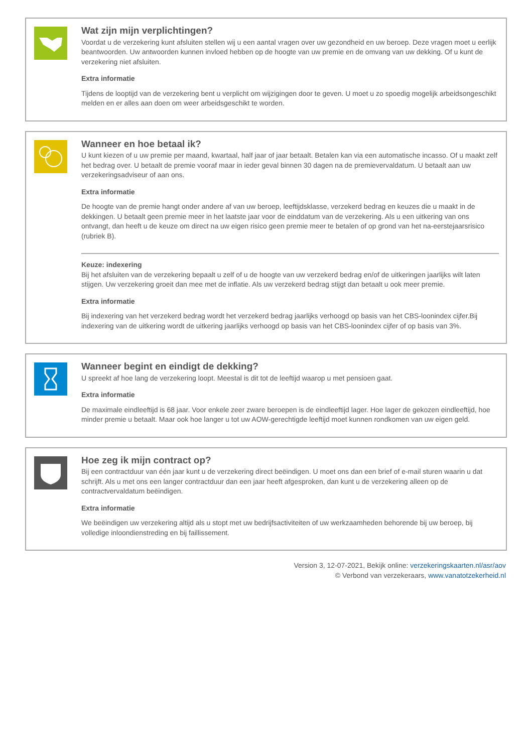Wat zijn mijn verplichtingen?
Voordat u de verzekering kunt afsluiten stellen wij u een aantal vragen over uw gezondheid en uw beroep. Deze vragen moet u eerlijk beantwoorden. Uw antwoorden kunnen invloed hebben op de hoogte van uw premie en de omvang van uw dekking. Of u kunt de verzekering niet afsluiten.
Extra informatie
Tijdens de looptijd van de verzekering bent u verplicht om wijzigingen door te geven. U moet u zo spoedig mogelijk arbeidsongeschikt melden en er alles aan doen om weer arbeidsgeschikt te worden.
Wanneer en hoe betaal ik?
U kunt kiezen of u uw premie per maand, kwartaal, half jaar of jaar betaalt. Betalen kan via een automatische incasso. Of u maakt zelf het bedrag over. U betaalt de premie vooraf maar in ieder geval binnen 30 dagen na de premievervaldatum. U betaalt aan uw verzekeringsadviseur of aan ons.
Extra informatie
De hoogte van de premie hangt onder andere af van uw beroep, leeftijdsklasse, verzekerd bedrag en keuzes die u maakt in de dekkingen. U betaalt geen premie meer in het laatste jaar voor de einddatum van de verzekering. Als u een uitkering van ons ontvangt, dan heeft u de keuze om direct na uw eigen risico geen premie meer te betalen of op grond van het na-eerstejaarsrisico (rubriek B).
Keuze: indexering
Bij het afsluiten van de verzekering bepaalt u zelf of u de hoogte van uw verzekerd bedrag en/of de uitkeringen jaarlijks wilt laten stijgen. Uw verzekering groeit dan mee met de inflatie. Als uw verzekerd bedrag stijgt dan betaalt u ook meer premie.
Extra informatie
Bij indexering van het verzekerd bedrag wordt het verzekerd bedrag jaarlijks verhoogd op basis van het CBS-loonindex cijfer.Bij indexering van de uitkering wordt de uitkering jaarlijks verhoogd op basis van het CBS-loonindex cijfer of op basis van 3%.
Wanneer begint en eindigt de dekking?
U spreekt af hoe lang de verzekering loopt. Meestal is dit tot de leeftijd waarop u met pensioen gaat.
Extra informatie
De maximale eindleeftijd is 68 jaar. Voor enkele zeer zware beroepen is de eindleeftijd lager. Hoe lager de gekozen eindleeftijd, hoe minder premie u betaalt. Maar ook hoe langer u tot uw AOW-gerechtigde leeftijd moet kunnen rondkomen van uw eigen geld.
Hoe zeg ik mijn contract op?
Bij een contractduur van één jaar kunt u de verzekering direct beëindigen. U moet ons dan een brief of e-mail sturen waarin u dat schrijft. Als u met ons een langer contractduur dan een jaar heeft afgesproken, dan kunt u de verzekering alleen op de contractvervaldatum beëindigen.
Extra informatie
We beëindigen uw verzekering altijd als u stopt met uw bedrijfsactiviteiten of uw werkzaamheden behorende bij uw beroep, bij volledige inloondienstreding en bij faillissement.
Version 3, 12-07-2021, Bekijk online: verzekeringskaarten.nl/asr/aov
© Verbond van verzekeraars, www.vanatotzekerheid.nl